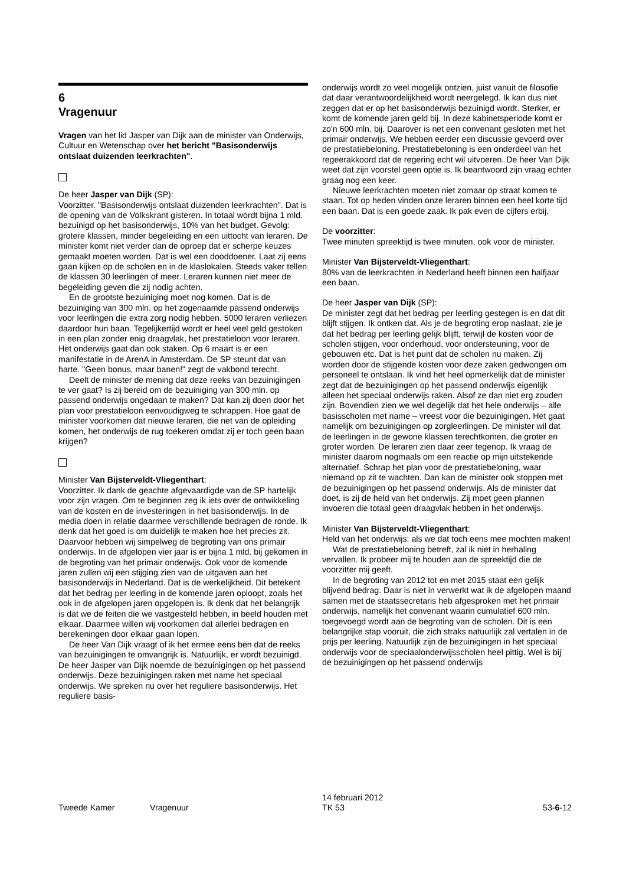6
Vragenuur
Vragen van het lid Jasper van Dijk aan de minister van Onderwijs, Cultuur en Wetenschap over het bericht "Basisonderwijs ontslaat duizenden leerkrachten".
De heer Jasper van Dijk (SP):
Voorzitter. "Basisonderwijs ontslaat duizenden leerkrachten". Dat is de opening van de Volkskrant gisteren. In totaal wordt bijna 1 mld. bezuinigd op het basisonderwijs, 10% van het budget. Gevolg: grotere klassen, minder begeleiding en een uittocht van leraren. De minister komt niet verder dan de oproep dat er scherpe keuzes gemaakt moeten worden. Dat is wel een dooddoener. Laat zij eens gaan kijken op de scholen en in de klaslokalen. Steeds vaker tellen de klassen 30 leerlingen of meer. Leraren kunnen niet meer de begeleiding geven die zij nodig achten.
En de grootste bezuiniging moet nog komen. Dat is de bezuiniging van 300 mln. op het zogenaamde passend onderwijs voor leerlingen die extra zorg nodig hebben. 5000 leraren verliezen daardoor hun baan. Tegelijkertijd wordt er heel veel geld gestoken in een plan zonder enig draagvlak, het prestatieloon voor leraren. Het onderwijs gaat dan ook staken. Op 6 maart is er een manifestatie in de ArenA in Amsterdam. De SP steunt dat van harte. "Geen bonus, maar banen!" zegt de vakbond terecht.
Deelt de minister de mening dat deze reeks van bezuinigingen te ver gaat? Is zij bereid om de bezuiniging van 300 mln. op passend onderwijs ongedaan te maken? Dat kan zij doen door het plan voor prestatieloon eenvoudigweg te schrappen. Hoe gaat de minister voorkomen dat nieuwe leraren, die net van de opleiding komen, het onderwijs de rug toekeren omdat zij er toch geen baan krijgen?
Minister Van Bijsterveldt-Vliegenthart:
Voorzitter. Ik dank de geachte afgevaardigde van de SP hartelijk voor zijn vragen. Om te beginnen zeg ik iets over de ontwikkeling van de kosten en de investeringen in het basisonderwijs. In de media doen in relatie daarmee verschillende bedragen de ronde. Ik denk dat het goed is om duidelijk te maken hoe het precies zit. Daarvoor hebben wij simpelweg de begroting van ons primair onderwijs. In de afgelopen vier jaar is er bijna 1 mld. bij gekomen in de begroting van het primair onderwijs. Ook voor de komende jaren zullen wij een stijging zien van de uitgaven aan het basisonderwijs in Nederland. Dat is de werkelijkheid. Dit betekent dat het bedrag per leerling in de komende jaren oploopt, zoals het ook in de afgelopen jaren opgelopen is. Ik denk dat het belangrijk is dat we de feiten die we vastgesteld hebben, in beeld houden met elkaar. Daarmee willen wij voorkomen dat allerlei bedragen en berekeningen door elkaar gaan lopen.
De heer Van Dijk vraagt of ik het ermee eens ben dat de reeks van bezuinigingen te omvangrijk is. Natuurlijk, er wordt bezuinigd. De heer Jasper van Dijk noemde de bezuinigingen op het passend onderwijs. Deze bezuinigingen raken met name het speciaal onderwijs. We spreken nu over het reguliere basisonderwijs. Het reguliere basis-
onderwijs wordt zo veel mogelijk ontzien, juist vanuit de filosofie dat daar verantwoordelijkheid wordt neergelegd. Ik kan dus niet zeggen dat er op het basisonderwijs bezuinigd wordt. Sterker, er komt de komende jaren geld bij. In deze kabinetsperiode komt er zo'n 600 mln. bij. Daarover is net een convenant gesloten met het primair onderwijs. We hebben eerder een discussie gevoerd over de prestatiebeloning. Prestatiebeloning is een onderdeel van het regeerakkoord dat de regering echt wil uitvoeren. De heer Van Dijk weet dat zijn voorstel geen optie is. Ik beantwoord zijn vraag echter graag nog een keer.
Nieuwe leerkrachten moeten niet zomaar op straat komen te staan. Tot op heden vinden onze leraren binnen een heel korte tijd een baan. Dat is een goede zaak. Ik pak even de cijfers erbij.
De voorzitter:
Twee minuten spreektijd is twee minuten, ook voor de minister.
Minister Van Bijsterveldt-Vliegenthart:
80% van de leerkrachten in Nederland heeft binnen een halfjaar een baan.
De heer Jasper van Dijk (SP):
De minister zegt dat het bedrag per leerling gestegen is en dat dit blijft stijgen. Ik ontken dat. Als je de begroting erop naslaat, zie je dat het bedrag per leerling gelijk blijft, terwijl de kosten voor de scholen stijgen, voor onderhoud, voor ondersteuning, voor de gebouwen etc. Dat is het punt dat de scholen nu maken. Zij worden door de stijgende kosten voor deze zaken gedwongen om personeel te ontslaan. Ik vind het heel opmerkelijk dat de minister zegt dat de bezuinigingen op het passend onderwijs eigenlijk alleen het speciaal onderwijs raken. Alsof ze dan niet erg zouden zijn. Bovendien zien we wel degelijk dat het hele onderwijs – alle basisscholen met name – vreest voor die bezuinigingen. Het gaat namelijk om bezuinigingen op zorgleerlingen. De minister wil dat de leerlingen in de gewone klassen terechtkomen, die groter en groter worden. De leraren zien daar zeer tegenop. Ik vraag de minister daarom nogmaals om een reactie op mijn uitstekende alternatief. Schrap het plan voor de prestatiebeloning, waar niemand op zit te wachten. Dan kan de minister ook stoppen met de bezuinigingen op het passend onderwijs. Als de minister dat doet, is zij de held van het onderwijs. Zij moet geen plannen invoeren die totaal geen draagvlak hebben in het onderwijs.
Minister Van Bijsterveldt-Vliegenthart:
Held van het onderwijs: als we dat toch eens mee mochten maken!
Wat de prestatiebeloning betreft, zal ik niet in herhaling vervallen. Ik probeer mij te houden aan de spreektijd die de voorzitter mij geeft.
In de begroting van 2012 tot en met 2015 staat een gelijk blijvend bedrag. Daar is niet in verwerkt wat ik de afgelopen maand samen met de staatssecretaris heb afgesproken met het primair onderwijs, namelijk het convenant waarin cumulatief 600 mln. toegevoegd wordt aan de begroting van de scholen. Dit is een belangrijke stap vooruit, die zich straks natuurlijk zal vertalen in de prijs per leerling. Natuurlijk zijn de bezuinigingen in het speciaal onderwijs voor de speciaalonderwijsscholen heel pittig. Wel is bij de bezuinigingen op het passend onderwijs
Tweede Kamer Vragenuur
14 februari 2012
TK 53
53-6-12